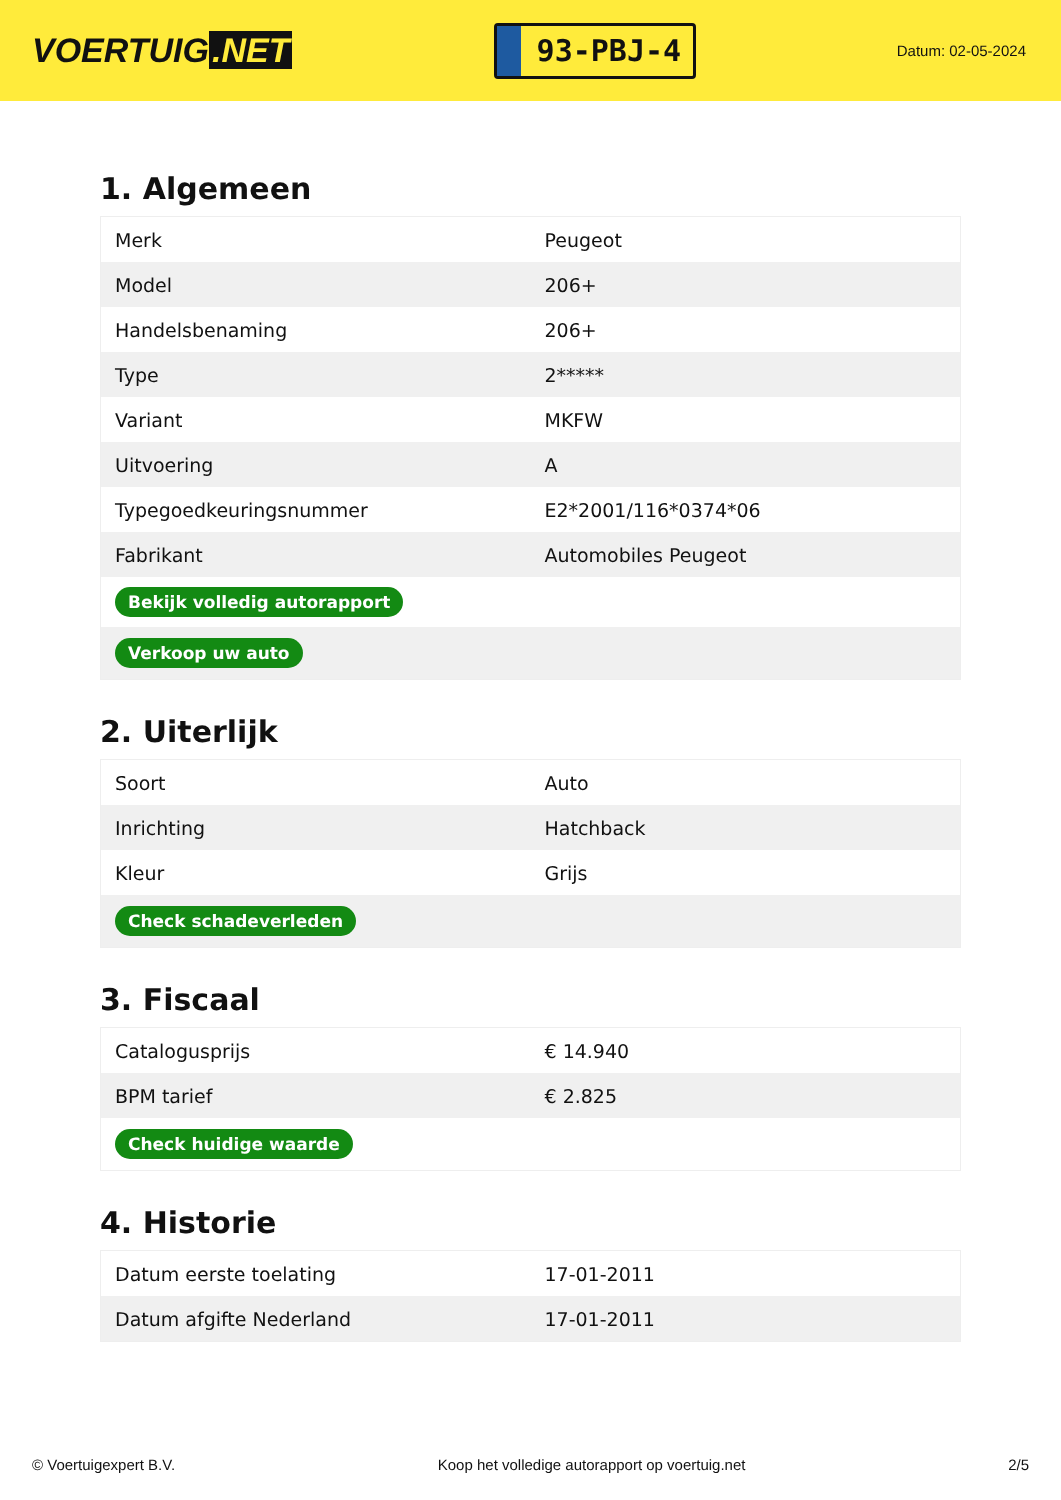VOERTUIG.NET
93-PBJ-4
Datum: 02-05-2024
1. Algemeen
| Merk | Peugeot |
| Model | 206+ |
| Handelsbenaming | 206+ |
| Type | 2***** |
| Variant | MKFW |
| Uitvoering | A |
| Typegoedkeuringsnummer | E2*2001/116*0374*06 |
| Fabrikant | Automobiles Peugeot |
| Bekijk volledig autorapport | |
| Verkoop uw auto | |
2. Uiterlijk
| Soort | Auto |
| Inrichting | Hatchback |
| Kleur | Grijs |
| Check schadeverleden | |
3. Fiscaal
| Catalogusprijs | € 14.940 |
| BPM tarief | € 2.825 |
| Check huidige waarde | |
4. Historie
| Datum eerste toelating | 17-01-2011 |
| Datum afgifte Nederland | 17-01-2011 |
© Voertuigexpert B.V. Koop het volledige autorapport op voertuig.net 2/5